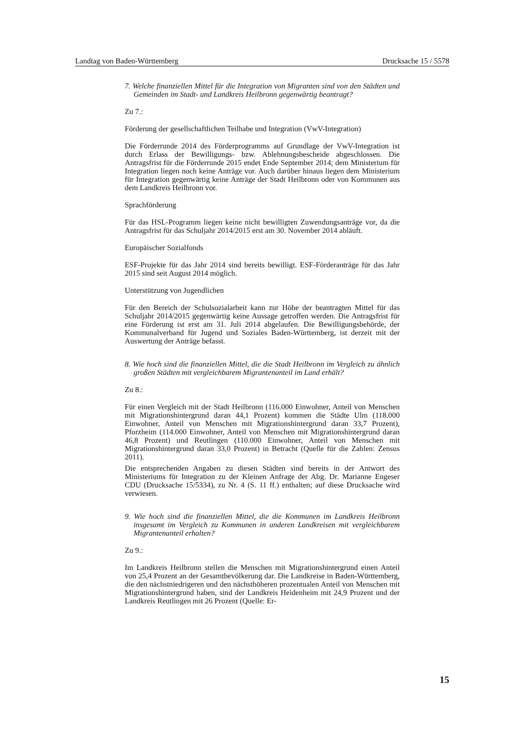Landtag von Baden-Württemberg Drucksache 15 / 5578
7. Welche finanziellen Mittel für die Integration von Migranten sind von den Städten und Gemeinden im Stadt- und Landkreis Heilbronn gegenwärtig beantragt?
Zu 7.:
Förderung der gesellschaftlichen Teilhabe und Integration (VwV-Integration)
Die Förderrunde 2014 des Förderprogramms auf Grundlage der VwV-Integration ist durch Erlass der Bewilligungs- bzw. Ablehnungsbescheide abgeschlossen. Die Antragsfrist für die Förderrunde 2015 endet Ende September 2014; dem Ministerium für Integration liegen noch keine Anträge vor. Auch darüber hinaus liegen dem Ministerium für Integration gegenwärtig keine Anträge der Stadt Heilbronn oder von Kommunen aus dem Landkreis Heilbronn vor.
Sprachförderung
Für das HSL-Programm liegen keine nicht bewilligten Zuwendungsanträge vor, da die Antragsfrist für das Schuljahr 2014/2015 erst am 30. November 2014 abläuft.
Europäischer Sozialfonds
ESF-Projekte für das Jahr 2014 sind bereits bewilligt. ESF-Förderanträge für das Jahr 2015 sind seit August 2014 möglich.
Unterstützung von Jugendlichen
Für den Bereich der Schulsozialarbeit kann zur Höhe der beantragten Mittel für das Schuljahr 2014/2015 gegenwärtig keine Aussage getroffen werden. Die Antragsfrist für eine Förderung ist erst am 31. Juli 2014 abgelaufen. Die Bewilligungsbehörde, der Kommunalverband für Jugend und Soziales Baden-Württemberg, ist derzeit mit der Auswertung der Anträge befasst.
8. Wie hoch sind die finanziellen Mittel, die die Stadt Heilbronn im Vergleich zu ähnlich großen Städten mit vergleichbarem Migrantenanteil im Land erhält?
Zu 8.:
Für einen Vergleich mit der Stadt Heilbronn (116.000 Einwohner, Anteil von Menschen mit Migrationshintergrund daran 44,1 Prozent) kommen die Städte Ulm (118.000 Einwohner, Anteil von Menschen mit Migrationshintergrund daran 33,7 Prozent), Pforzheim (114.000 Einwohner, Anteil von Menschen mit Migrationshintergrund daran 46,8 Prozent) und Reutlingen (110.000 Einwohner, Anteil von Menschen mit Migrationshintergrund daran 33,0 Prozent) in Betracht (Quelle für die Zahlen: Zensus 2011).
Die entsprechenden Angaben zu diesen Städten sind bereits in der Antwort des Ministeriums für Integration zu der Kleinen Anfrage der Abg. Dr. Marianne Engeser CDU (Drucksache 15/5334), zu Nr. 4 (S. 11 ff.) enthalten; auf diese Drucksache wird verwiesen.
9. Wie hoch sind die finanziellen Mittel, die die Kommunen im Landkreis Heilbronn insgesamt im Vergleich zu Kommunen in anderen Landkreisen mit vergleichbarem Migrantenanteil erhalten?
Zu 9.:
Im Landkreis Heilbronn stellen die Menschen mit Migrationshintergrund einen Anteil von 25,4 Prozent an der Gesamtbevölkerung dar. Die Landkreise in Baden-Württemberg, die den nächstniedrigeren und den nächsthöheren prozentualen Anteil von Menschen mit Migrationshintergrund haben, sind der Landkreis Heidenheim mit 24,9 Prozent und der Landkreis Reutlingen mit 26 Prozent (Quelle: Er-
15